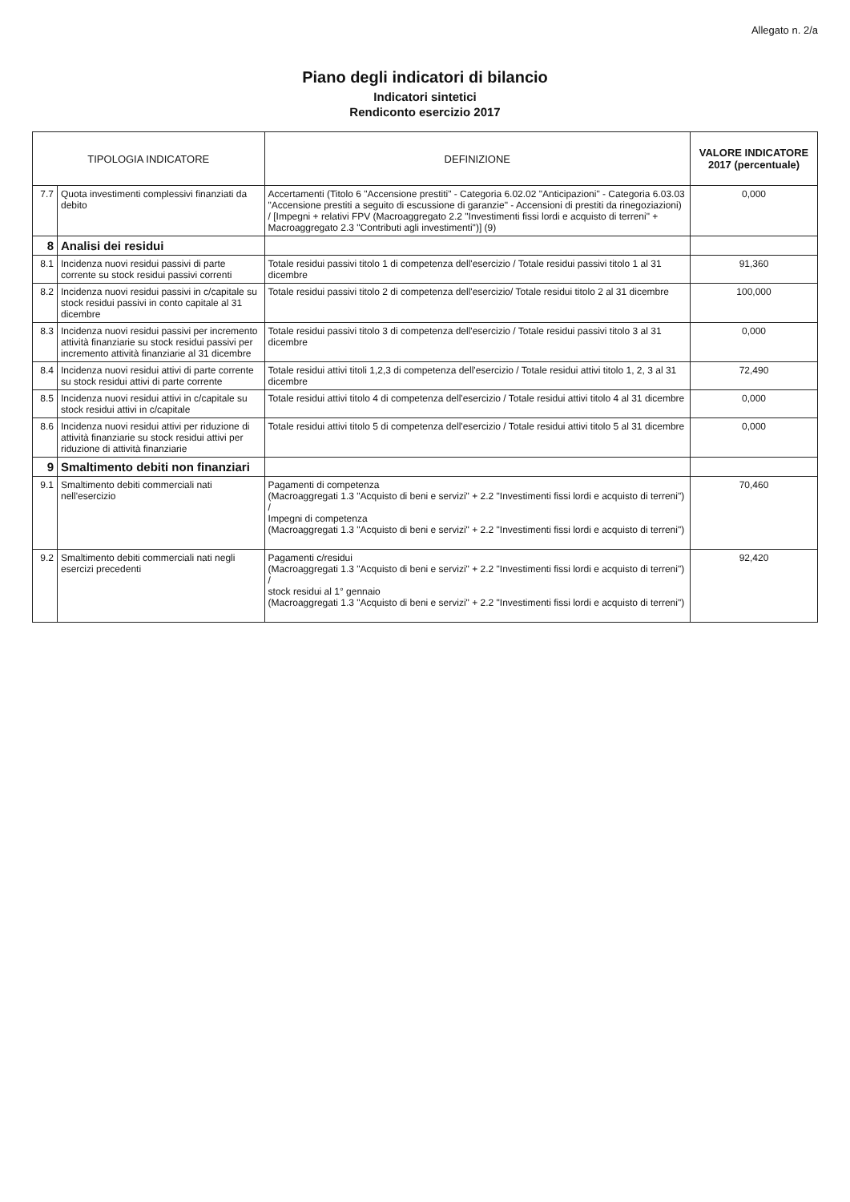Allegato n. 2/a
Piano degli indicatori di bilancio
Indicatori sintetici
Rendiconto esercizio 2017
| TIPOLOGIA INDICATORE | | DEFINIZIONE | VALORE INDICATORE 2017 (percentuale) |
| --- | --- | --- | --- |
| 7.7 | Quota investimenti complessivi finanziati da debito | Accertamenti (Titolo 6 "Accensione prestiti" - Categoria 6.02.02 "Anticipazioni" - Categoria 6.03.03 "Accensione prestiti a seguito di escussione di garanzie" - Accensioni di prestiti da rinegoziazioni) / [Impegni + relativi FPV (Macroaggregato 2.2 "Investimenti fissi lordi e acquisto di terreni" + Macroaggregato 2.3 "Contributi agli investimenti")] (9) | 0,000 |
| 8 | Analisi dei residui | | |
| 8.1 | Incidenza nuovi residui passivi di parte corrente su stock residui passivi correnti | Totale residui passivi titolo 1 di competenza dell'esercizio / Totale residui passivi titolo 1 al 31 dicembre | 91,360 |
| 8.2 | Incidenza nuovi residui passivi in c/capitale su stock residui passivi in conto capitale al 31 dicembre | Totale residui passivi titolo 2 di competenza dell'esercizio/ Totale residui titolo 2 al 31 dicembre | 100,000 |
| 8.3 | Incidenza nuovi residui passivi per incremento attività finanziarie su stock residui passivi per incremento attività finanziarie al 31 dicembre | Totale residui passivi titolo 3 di competenza dell'esercizio / Totale residui passivi titolo 3 al 31 dicembre | 0,000 |
| 8.4 | Incidenza nuovi residui attivi di parte corrente su stock residui attivi di parte corrente | Totale residui attivi titoli 1,2,3 di competenza dell'esercizio / Totale residui attivi titolo 1, 2, 3 al 31 dicembre | 72,490 |
| 8.5 | Incidenza nuovi residui attivi in c/capitale su stock residui attivi in c/capitale | Totale residui attivi titolo 4 di competenza dell'esercizio / Totale residui attivi titolo 4 al 31 dicembre | 0,000 |
| 8.6 | Incidenza nuovi residui attivi per riduzione di attività finanziarie su stock residui attivi per riduzione di attività finanziarie | Totale residui attivi titolo 5 di competenza dell'esercizio / Totale residui attivi titolo 5 al 31 dicembre | 0,000 |
| 9 | Smaltimento debiti non finanziari | | |
| 9.1 | Smaltimento debiti commerciali nati nell'esercizio | Pagamenti di competenza (Macroaggregati 1.3 "Acquisto di beni e servizi" + 2.2 "Investimenti fissi lordi e acquisto di terreni") / Impegni di competenza (Macroaggregati 1.3 "Acquisto di beni e servizi" + 2.2 "Investimenti fissi lordi e acquisto di terreni") | 70,460 |
| 9.2 | Smaltimento debiti commerciali nati negli esercizi precedenti | Pagamenti c/residui (Macroaggregati 1.3 "Acquisto di beni e servizi" + 2.2 "Investimenti fissi lordi e acquisto di terreni") / stock residui al 1° gennaio (Macroaggregati 1.3 "Acquisto di beni e servizi" + 2.2 "Investimenti fissi lordi e acquisto di terreni") | 92,420 |